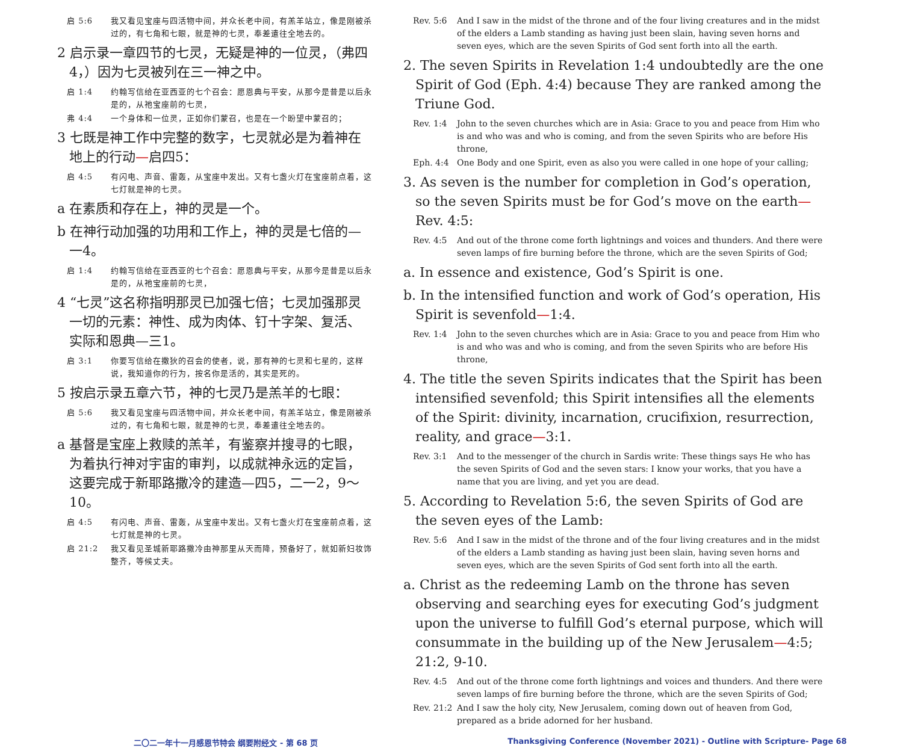启 5:6 我又看见宝座与四活物中间，并众长老中间，有羔羊站立，像是刚被杀过的，有七角和七眼，就是神的七灵，奉差遣往全地去的。
2 启示录一章四节的七灵，无疑是神的一位灵，（弗四4，）因为七灵被列在三一神之中。
启 1:4 约翰写信给在亚西亚的七个召会：愿恩典与平安，从那今是昔是以后永是的，从祂宝座前的七灵，
弗 4:4 一个身体和一位灵，正如你们蒙召，也是在一个盼望中蒙召的；
3 七既是神工作中完整的数字，七灵就必是为着神在地上的行动—启四5：
启 4:5 有闪电、声音、雷轰，从宝座中发出。又有七盏火灯在宝座前点着，这七灯就是神的七灵。
a 在素质和存在上，神的灵是一个。
b 在神行动加强的功用和工作上，神的灵是七倍的—一4。
启 1:4 约翰写信给在亚西亚的七个召会：愿恩典与平安，从那今是昔是以后永是的，从祂宝座前的七灵，
4 “七灵”这名称指明那灵已加强七倍；七灵加强那灵一切的元素：神性、成为肉体、钉十字架、复活、实际和恩典—三1。
启 3:1 你要写信给在撒狄的召会的使者，说，那有神的七灵和七星的，这样说，我知道你的行为，按名你是活的，其实是死的。
5 按启示录五章六节，神的七灵乃是羔羊的七眼：
启 5:6 我又看见宝座与四活物中间，并众长老中间，有羔羊站立，像是刚被杀过的，有七角和七眼，就是神的七灵，奉差遣往全地去的。
a 基督是宝座上救赎的羔羊，有鉴察并搜寻的七眼，为着执行神对宇宙的审判，以成就神永远的定旨，这要完成于新耶路撒冷的建造—四5，二一2，9～10。
启 4:5 有闪电、声音、雷轰，从宝座中发出。又有七盏火灯在宝座前点着，这七灯就是神的七灵。
启 21:2 我又看见圣城新耶路撒冷由神那里从天而降，预备好了，就如新妇妆饰整齐，等候丈夫。
Rev. 5:6 And I saw in the midst of the throne and of the four living creatures and in the midst of the elders a Lamb standing as having just been slain, having seven horns and seven eyes, which are the seven Spirits of God sent forth into all the earth.
2. The seven Spirits in Revelation 1:4 undoubtedly are the one Spirit of God (Eph. 4:4) because They are ranked among the Triune God.
Rev. 1:4 John to the seven churches which are in Asia: Grace to you and peace from Him who is and who was and who is coming, and from the seven Spirits who are before His throne,
Eph. 4:4 One Body and one Spirit, even as also you were called in one hope of your calling;
3. As seven is the number for completion in God’s operation, so the seven Spirits must be for God’s move on the earth—Rev. 4:5:
Rev. 4:5 And out of the throne come forth lightnings and voices and thunders. And there were seven lamps of fire burning before the throne, which are the seven Spirits of God;
a. In essence and existence, God’s Spirit is one.
b. In the intensified function and work of God’s operation, His Spirit is sevenfold—1:4.
Rev. 1:4 John to the seven churches which are in Asia: Grace to you and peace from Him who is and who was and who is coming, and from the seven Spirits who are before His throne,
4. The title the seven Spirits indicates that the Spirit has been intensified sevenfold; this Spirit intensifies all the elements of the Spirit: divinity, incarnation, crucifixion, resurrection, reality, and grace—3:1.
Rev. 3:1 And to the messenger of the church in Sardis write: These things says He who has the seven Spirits of God and the seven stars: I know your works, that you have a name that you are living, and yet you are dead.
5. According to Revelation 5:6, the seven Spirits of God are the seven eyes of the Lamb:
Rev. 5:6 And I saw in the midst of the throne and of the four living creatures and in the midst of the elders a Lamb standing as having just been slain, having seven horns and seven eyes, which are the seven Spirits of God sent forth into all the earth.
a. Christ as the redeeming Lamb on the throne has seven observing and searching eyes for executing God’s judgment upon the universe to fulfill God’s eternal purpose, which will consummate in the building up of the New Jerusalem—4:5; 21:2, 9-10.
Rev. 4:5 And out of the throne come forth lightnings and voices and thunders. And there were seven lamps of fire burning before the throne, which are the seven Spirits of God;
Rev. 21:2 And I saw the holy city, New Jerusalem, coming down out of heaven from God, prepared as a bride adorned for her husband.
二〇二一年十一月感恩节特会 纲要附经文 - 第 68 页 Thanksgiving Conference (November 2021) - Outline with Scripture- Page 68